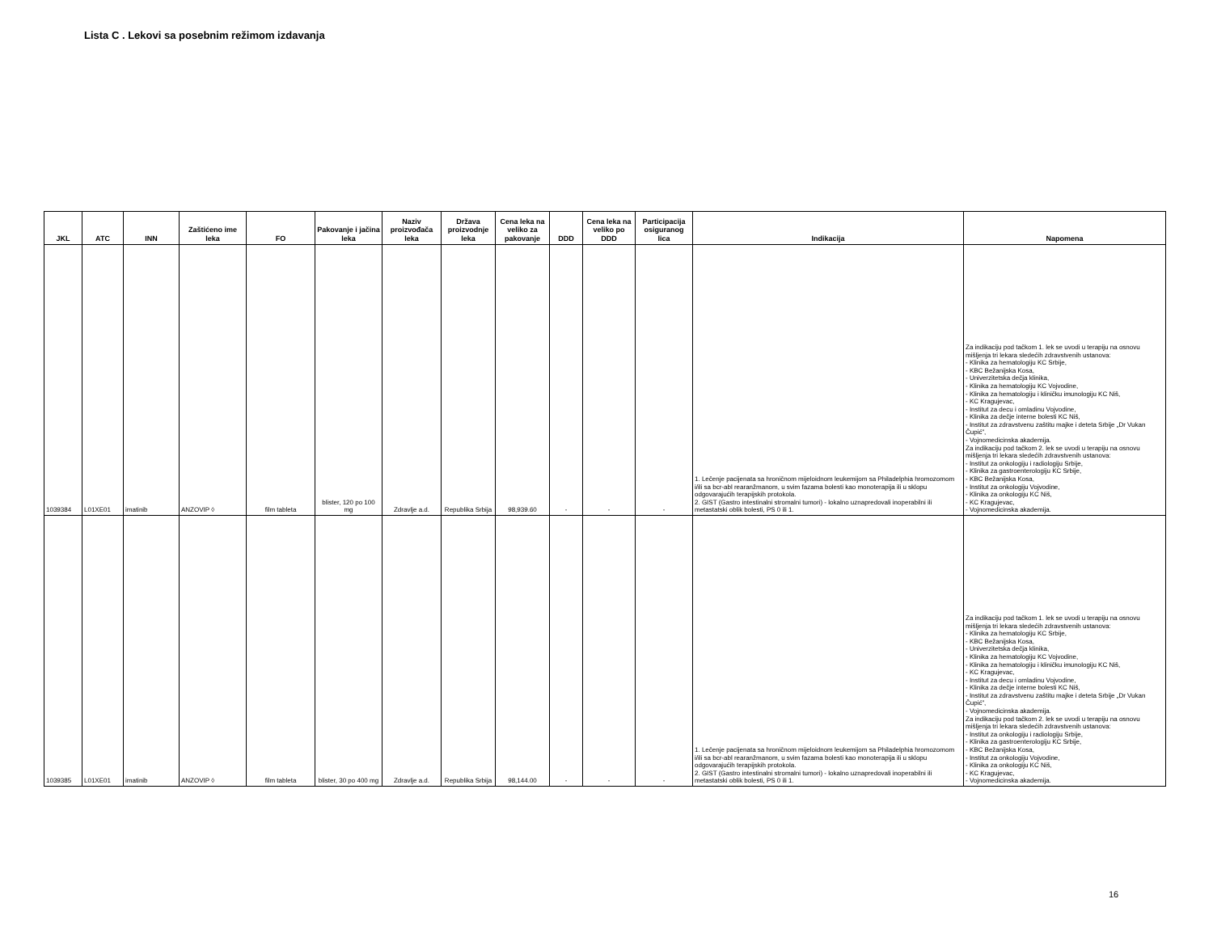Lista C . Lekovi sa posebnim režimom izdavanja
| JKL | ATC | INN | Zaštićeno ime leka | FO | Pakovanje i jačina leka | Naziv proizvođača leka | Država proizvodnje leka | Cena leka na veliko za pakovanje | DDD | Cena leka na veliko po DDD | Participacija osiguranog lica | Indikacija | Napomena |
| --- | --- | --- | --- | --- | --- | --- | --- | --- | --- | --- | --- | --- | --- |
| 1039384 | L01XE01 | imatinib | ANZOVIP ◊ | film tableta | blister, 120 po 100 mg | Zdravlje a.d. | Republika Srbija | 98,939.60 | - | - | - | 1. Lečenje pacijenata sa hroničnom mijeloidnom leukemijom sa Philadelphia hromozomom i/ili sa bcr-abl rearanžmanom, u svim fazama bolesti kao monoterapija ili u sklopu odgovarajućih terapijskih protokola. 2. GIST (Gastro intestinalni stromalni tumori) - lokalno uznapredovali inoperabilni ili metastatski oblik bolesti, PS 0 ili 1. | Za indikaciju pod tačkom 1. lek se uvodi u terapiju na osnovu mišljenja tri lekara sledećih zdravstvenih ustanova: - Klinika za hematologiju KC Srbije, - KBC Bežanijska Kosa, - Univerzitetska dečja klinika, - Klinika za hematologiju KC Vojvodine, - Klinika za hematologiju i kliničku imunologiju KC Niš, - KC Kragujevac, - Institut za decu i omladinu Vojvodine, - Klinika za dečje interne bolesti KC Niš, - Institut za zdravstvenu zaštitu majke i deteta Srbije „Dr Vukan Čupić”, - Vojnomedicinska akademija. Za indikaciju pod tačkom 2. lek se uvodi u terapiju na osnovu mišljenja tri lekara sledećih zdravstvenih ustanova: - Institut za onkologiju i radiologiju Srbije, - Klinika za gastroenterologiju KC Srbije, - KBC Bežanijska Kosa, - Institut za onkologiju Vojvodine, - Klinika za onkologiju KC Niš, - KC Kragujevac, - Vojnomedicinska akademija. |
| 1039385 | L01XE01 | imatinib | ANZOVIP ◊ | film tableta | blister, 30 po 400 mg | Zdravlje a.d. | Republika Srbija | 98,144.00 | - | - | - | 1. Lečenje pacijenata sa hroničnom mijeloidnom leukemijom sa Philadelphia hromozomom i/ili sa bcr-abl rearanžmanom, u svim fazama bolesti kao monoterapija ili u sklopu odgovarajućih terapijskih protokola. 2. GIST (Gastro intestinalni stromalni tumori) - lokalno uznapredovali inoperabilni ili metastatski oblik bolesti, PS 0 ili 1. | Za indikaciju pod tačkom 1. lek se uvodi u terapiju na osnovu mišljenja tri lekara sledećih zdravstvenih ustanova: - Klinika za hematologiju KC Srbije, - KBC Bežanijska Kosa, - Univerzitetska dečja klinika, - Klinika za hematologiju KC Vojvodine, - Klinika za hematologiju i kliničku imunologiju KC Niš, - KC Kragujevac, - Institut za decu i omladinu Vojvodine, - Klinika za dečje interne bolesti KC Niš, - Institut za zdravstvenu zaštitu majke i deteta Srbije „Dr Vukan Čupić”, - Vojnomedicinska akademija. Za indikaciju pod tačkom 2. lek se uvodi u terapiju na osnovu mišljenja tri lekara sledećih zdravstvenih ustanova: - Institut za onkologiju i radiologiju Srbije, - Klinika za gastroenterologiju KC Srbije, - KBC Bežanijska Kosa, - Institut za onkologiju Vojvodine, - Klinika za onkologiju KC Niš, - KC Kragujevac, - Vojnomedicinska akademija. |
16